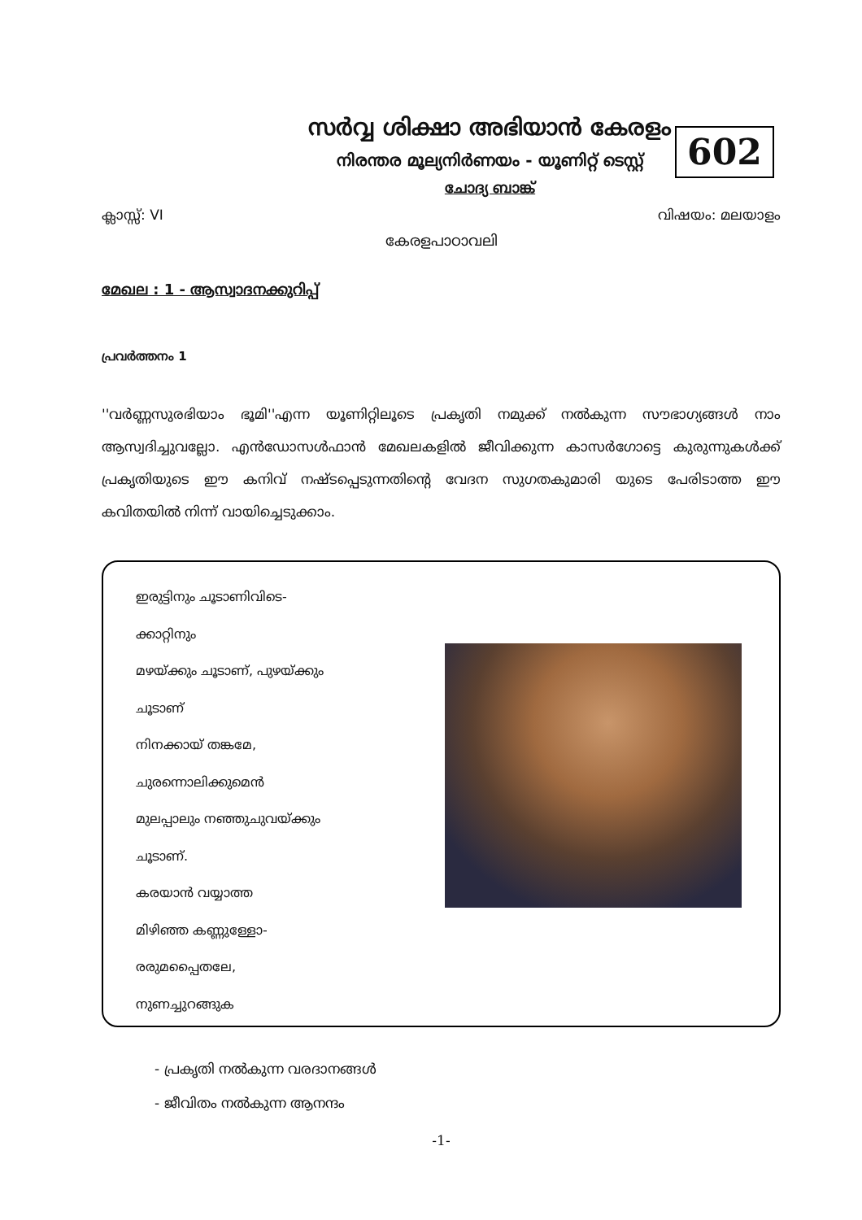സർവ്വ ശിക്ഷാ അഭിയാൻ കേരളം
നിരന്തര മൂല്യനിർണയം - യൂണിറ്റ് ടെസ്റ്റ്
ചോദ്യ ബാങ്ക്
602
ക്ലാസ്സ്: VI വിഷയം: മലയാളം
കേരളപാഠാവലി
മേഖല : 1 - ആസ്വാദനക്കുറിപ്പ്
പ്രവർത്തനം 1
''വർണ്ണസുരഭിയാം ഭൂമി''എന്ന യൂണിറ്റിലൂടെ പ്രകൃതി നമുക്ക് നൽകുന്ന സൗഭാഗ്യങ്ങൾ നാം ആസ്വദിച്ചുവല്ലോ. എൻഡോസൾഫാൻ മേഖലകളിൽ ജീവിക്കുന്ന കാസർഗോട്ടെ കുരുന്നുകൾക്ക് പ്രകൃതിയുടെ ഈ കനിവ് നഷ്ടപ്പെടുന്നതിന്റെ വേദന സുഗതകുമാരി യുടെ പേരിടാത്ത ഈ കവിതയിൽ നിന്ന് വായിച്ചെടുക്കാം.
ഇരുട്ടിനും ചൂടാണിവിടെ-
ക്കാറ്റിനും
മഴയ്ക്കും ചൂടാണ്, പുഴയ്ക്കും
ചൂടാണ്
നിനക്കായ് തങ്കമേ,
ചുരന്നൊലിക്കുമെൻ
മുലപ്പാലും നഞ്ഞുചുവയ്ക്കും
ചൂടാണ്.
കരയാൻ വയ്യാത്ത
മിഴിഞ്ഞ കണ്ണുള്ളോ-
രരുമപ്പൈതലേ,
നുണച്ചുറങ്ങുക
- പ്രകൃതി നൽകുന്ന വരദാനങ്ങൾ
- ജീവിതം നൽകുന്ന ആനന്ദം
-1-